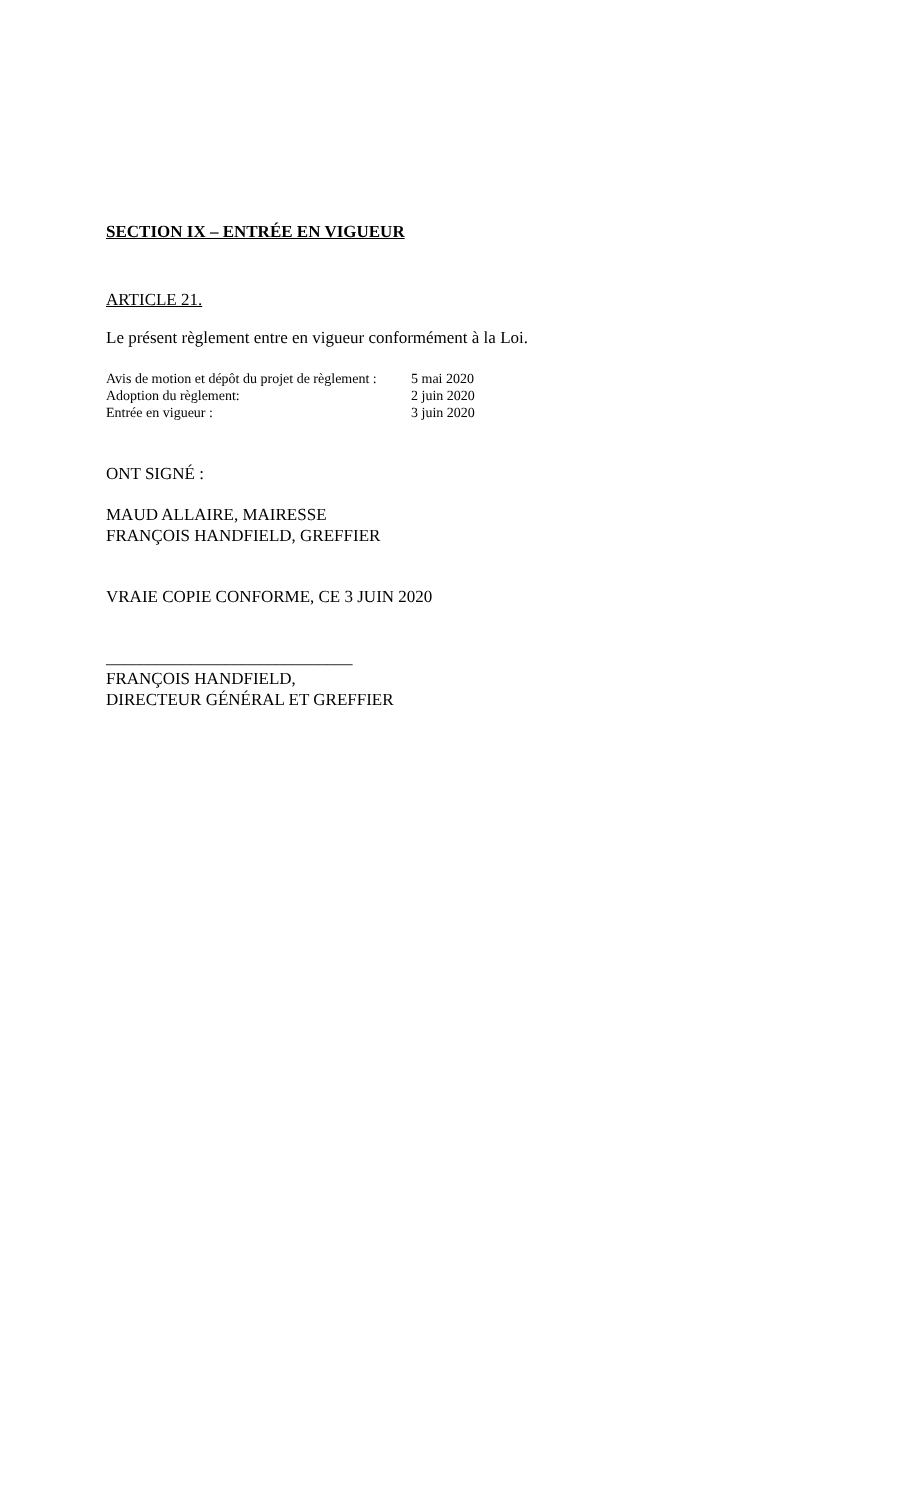SECTION IX – ENTRÉE EN VIGUEUR
ARTICLE 21.
Le présent règlement entre en vigueur conformément à la Loi.
| Avis de motion et dépôt du projet de règlement : | 5 mai 2020 |
| Adoption du règlement: | 2 juin 2020 |
| Entrée en vigueur : | 3 juin 2020 |
ONT SIGNÉ :
MAUD ALLAIRE, MAIRESSE
FRANÇOIS HANDFIELD, GREFFIER
VRAIE COPIE CONFORME, CE 3 JUIN 2020
_____________________________
FRANÇOIS HANDFIELD,
DIRECTEUR GÉNÉRAL ET GREFFIER